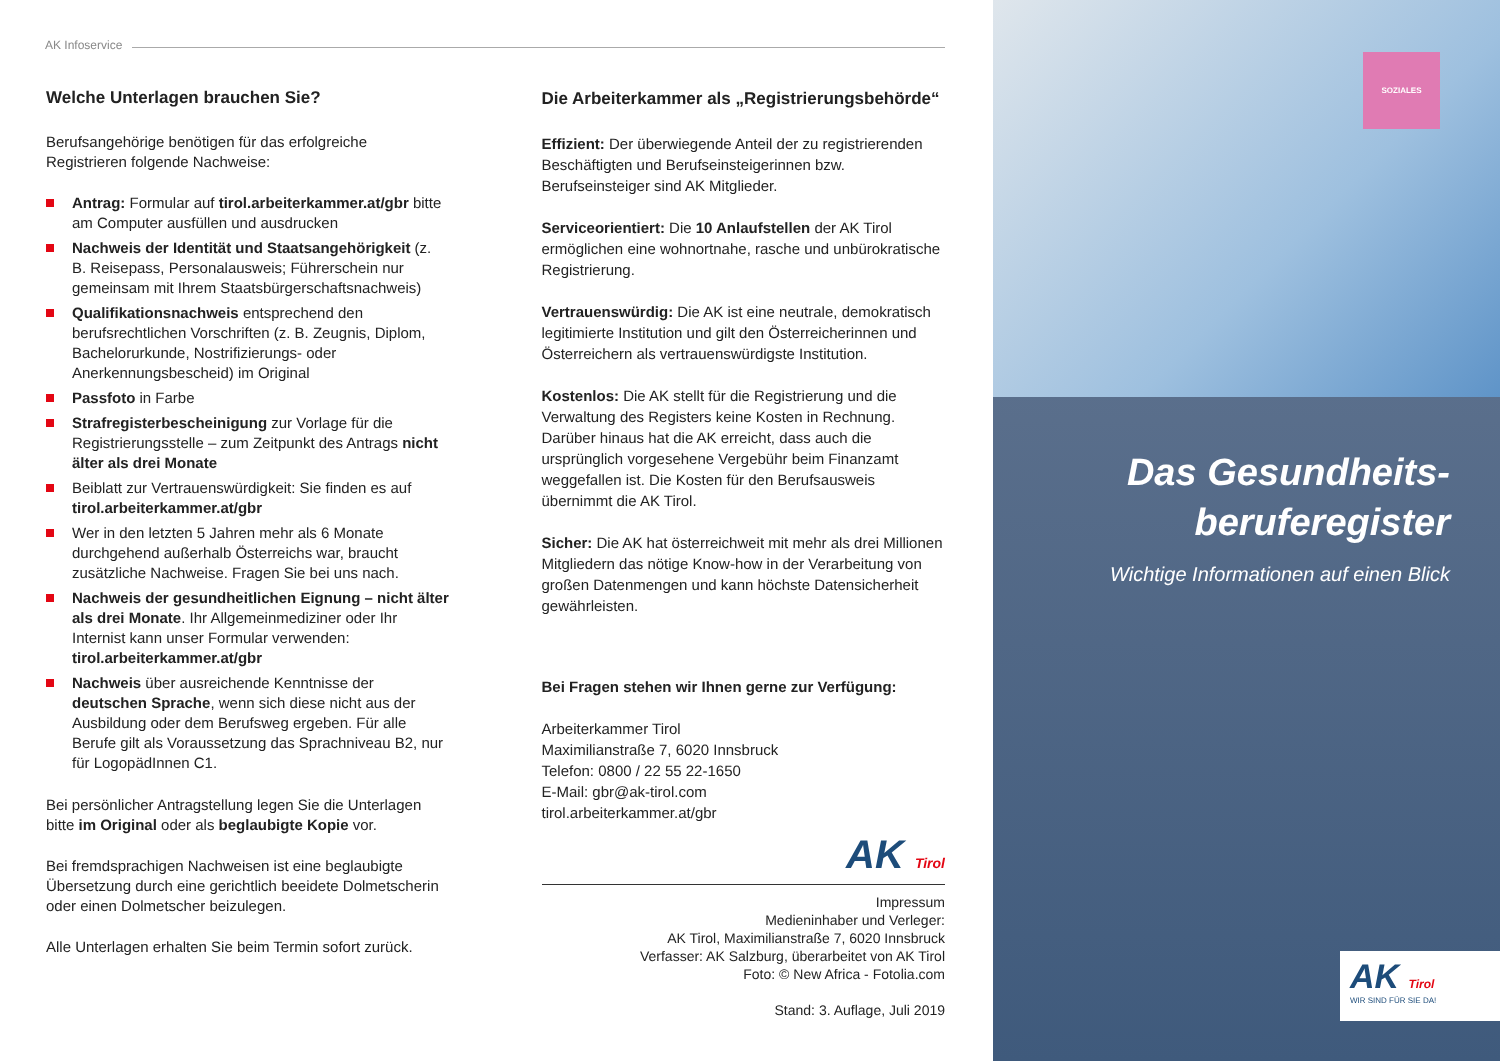AK Infoservice
Welche Unterlagen brauchen Sie?
Berufsangehörige benötigen für das erfolgreiche Registrieren folgende Nachweise:
Antrag: Formular auf tirol.arbeiterkammer.at/gbr bitte am Computer ausfüllen und ausdrucken
Nachweis der Identität und Staatsangehörigkeit (z. B. Reisepass, Personalausweis; Führerschein nur gemeinsam mit Ihrem Staatsbürgerschaftsnachweis)
Qualifikationsnachweis entsprechend den berufsrechtlichen Vorschriften (z. B. Zeugnis, Diplom, Bachelorurkunde, Nostrifizierungs- oder Anerkennungsbescheid) im Original
Passfoto in Farbe
Strafregisterbescheinigung zur Vorlage für die Registrierungsstelle – zum Zeitpunkt des Antrags nicht älter als drei Monate
Beiblatt zur Vertrauenswürdigkeit: Sie finden es auf tirol.arbeiterkammer.at/gbr
Wer in den letzten 5 Jahren mehr als 6 Monate durchgehend außerhalb Österreichs war, braucht zusätzliche Nachweise. Fragen Sie bei uns nach.
Nachweis der gesundheitlichen Eignung – nicht älter als drei Monate. Ihr Allgemeinmediziner oder Ihr Internist kann unser Formular verwenden: tirol.arbeiterkammer.at/gbr
Nachweis über ausreichende Kenntnisse der deutschen Sprache, wenn sich diese nicht aus der Ausbildung oder dem Berufsweg ergeben. Für alle Berufe gilt als Voraussetzung das Sprachniveau B2, nur für LogopädInnen C1.
Bei persönlicher Antragstellung legen Sie die Unterlagen bitte im Original oder als beglaubigte Kopie vor.
Bei fremdsprachigen Nachweisen ist eine beglaubigte Übersetzung durch eine gerichtlich beeidete Dolmetscherin oder einen Dolmetscher beizulegen.
Alle Unterlagen erhalten Sie beim Termin sofort zurück.
Die Arbeiterkammer als „Registrierungsbehörde“
Effizient: Der überwiegende Anteil der zu registrierenden Beschäftigten und Berufseinsteigerinnen bzw. Berufseinsteiger sind AK Mitglieder.
Serviceorientiert: Die 10 Anlaufstellen der AK Tirol ermöglichen eine wohnortnahe, rasche und unbürokratische Registrierung.
Vertrauenswürdig: Die AK ist eine neutrale, demokratisch legitimierte Institution und gilt den Österreicherinnen und Österreichern als vertrauenswürdigste Institution.
Kostenlos: Die AK stellt für die Registrierung und die Verwaltung des Registers keine Kosten in Rechnung. Darüber hinaus hat die AK erreicht, dass auch die ursprünglich vorgesehene Vergebühr beim Finanzamt weggefallen ist. Die Kosten für den Berufsausweis übernimmt die AK Tirol.
Sicher: Die AK hat österreichweit mit mehr als drei Millionen Mitgliedern das nötige Know-how in der Verarbeitung von großen Datenmengen und kann höchste Datensicherheit gewährleisten.
Bei Fragen stehen wir Ihnen gerne zur Verfügung:
Arbeiterkammer Tirol
Maximilianstraße 7, 6020 Innsbruck
Telefon: 0800 / 22 55 22-1650
E-Mail: gbr@ak-tirol.com
tirol.arbeiterkammer.at/gbr
AK Tirol
Impressum
Medieninhaber und Verleger:
AK Tirol, Maximilianstraße 7, 6020 Innsbruck
Verfasser: AK Salzburg, überarbeitet von AK Tirol
Foto: © New Africa - Fotolia.com
Stand: 3. Auflage, Juli 2019
SOZIALES
Das Gesundheits-
beruferegister
Wichtige Informationen auf einen Blick
AK Tirol
WIR SIND FÜR SIE DA!